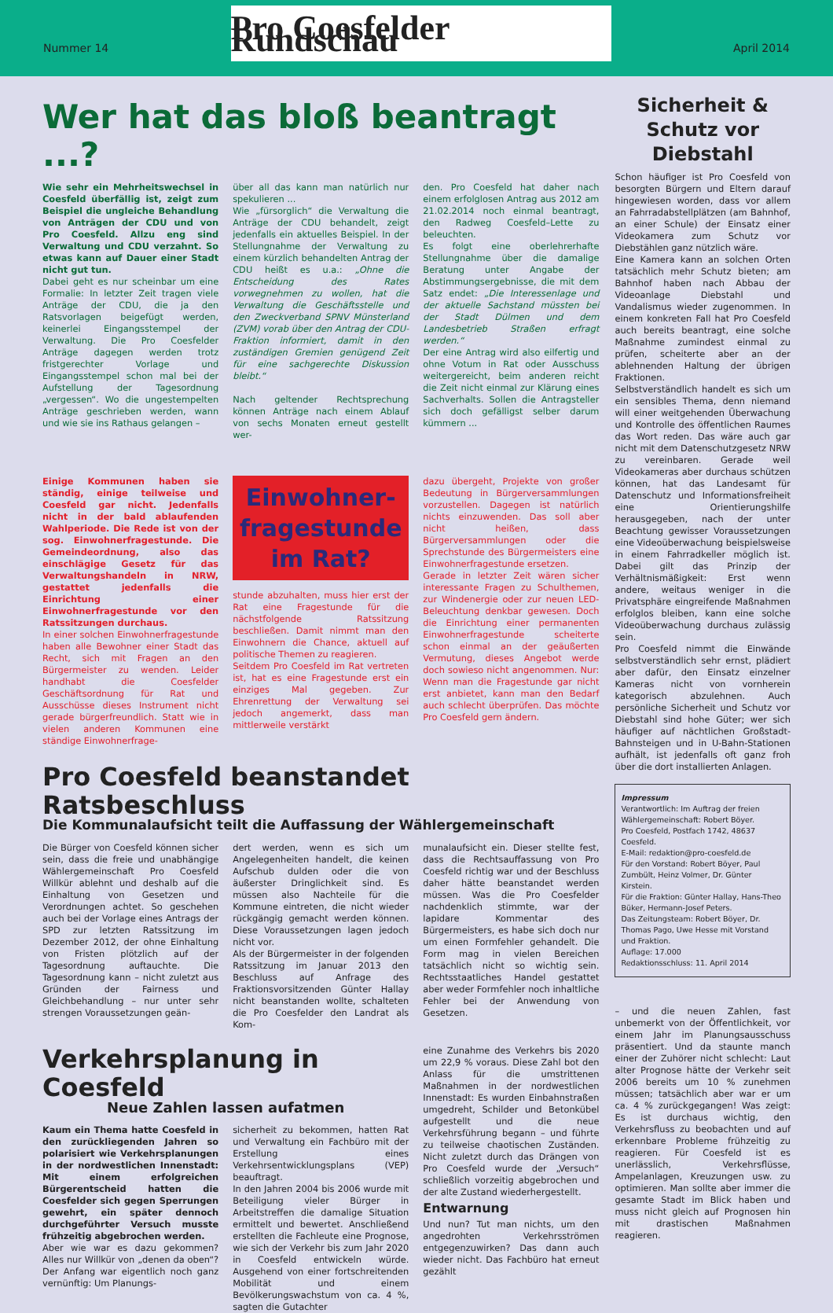Nummer 14
Pro Coesfelder Rundschau
April 2014
Wer hat das bloß beantragt ...?
Wie sehr ein Mehrheitswechsel in Coesfeld überfällig ist, zeigt zum Beispiel die ungleiche Behandlung von Anträgen der CDU und von Pro Coesfeld. Allzu eng sind Verwaltung und CDU verzahnt. So etwas kann auf Dauer einer Stadt nicht gut tun.
Dabei geht es nur scheinbar um eine Formalie: In letzter Zeit tragen viele Anträge der CDU, die ja den Ratsvorlagen beigefügt werden, keinerlei Eingangsstempel der Verwaltung. Die Pro Coesfelder Anträge dagegen werden trotz fristgerechter Vorlage und Eingangsstempel schon mal bei der Aufstellung der Tagesordnung „vergessen“. Wo die ungestempelten Anträge geschrieben werden, wann und wie sie ins Rathaus gelangen –
über all das kann man natürlich nur spekulieren ...
Wie „fürsorglich“ die Verwaltung die Anträge der CDU behandelt, zeigt jedenfalls ein aktuelles Beispiel. In der Stellungnahme der Verwaltung zu einem kürzlich behandelten Antrag der CDU heißt es u.a.: „Ohne die Entscheidung des Rates vorwegnehmen zu wollen, hat die Verwaltung die Geschäftsstelle und den Zweckverband SPNV Münsterland (ZVM) vorab über den Antrag der CDU-Fraktion informiert, damit in den zuständigen Gremien genügend Zeit für eine sachgerechte Diskussion bleibt.“
Nach geltender Rechtsprechung können Anträge nach einem Ablauf von sechs Monaten erneut gestellt wer-
den. Pro Coesfeld hat daher nach einem erfolglosen Antrag aus 2012 am 21.02.2014 noch einmal beantragt, den Radweg Coesfeld–Lette zu beleuchten.
Es folgt eine oberlehrerhafte Stellungnahme über die damalige Beratung unter Angabe der Abstimmungsergebnisse, die mit dem Satz endet: „Die Interessenlage und der aktuelle Sachstand müssten bei der Stadt Dülmen und dem Landesbetrieb Straßen erfragt werden.“
Der eine Antrag wird also eilfertig und ohne Votum in Rat oder Ausschuss weitergereicht, beim anderen reicht die Zeit nicht einmal zur Klärung eines Sachverhalts. Sollen die Antragsteller sich doch gefälligst selber darum kümmern ...
Einige Kommunen haben sie ständig, einige teilweise und Coesfeld gar nicht. Jedenfalls nicht in der bald ablaufenden Wahlperiode. Die Rede ist von der sog. Einwohnerfragestunde. Die Gemeindeordnung, also das einschlägige Gesetz für das Verwaltungshandeln in NRW, gestattet jedenfalls die Einrichtung einer Einwohnerfragestunde vor den Ratssitzungen durchaus.
In einer solchen Einwohnerfragestunde haben alle Bewohner einer Stadt das Recht, sich mit Fragen an den Bürgermeister zu wenden. Leider handhabt die Coesfelder Geschäftsordnung für Rat und Ausschüsse dieses Instrument nicht gerade bürgerfreundlich. Statt wie in vielen anderen Kommunen eine ständige Einwohnerfrage-
Einwohner-
fragestunde
im Rat?
stunde abzuhalten, muss hier erst der Rat eine Fragestunde für die nächstfolgende Ratssitzung beschließen. Damit nimmt man den Einwohnern die Chance, aktuell auf politische Themen zu reagieren.
Seitdem Pro Coesfeld im Rat vertreten ist, hat es eine Fragestunde erst ein einziges Mal gegeben. Zur Ehrenrettung der Verwaltung sei jedoch angemerkt, dass man mittlerweile verstärkt
dazu übergeht, Projekte von großer Bedeutung in Bürgerversammlungen vorzustellen. Dagegen ist natürlich nichts einzuwenden. Das soll aber nicht heißen, dass Bürgerversammlungen oder die Sprechstunde des Bürgermeisters eine Einwohnerfragestunde ersetzen.
Gerade in letzter Zeit wären sicher interessante Fragen zu Schulthemen, zur Windenergie oder zur neuen LED-Beleuchtung denkbar gewesen. Doch die Einrichtung einer permanenten Einwohnerfragestunde scheiterte schon einmal an der geäußerten Vermutung, dieses Angebot werde doch sowieso nicht angenommen. Nur: Wenn man die Fragestunde gar nicht erst anbietet, kann man den Bedarf auch schlecht überprüfen. Das möchte Pro Coesfeld gern ändern.
Pro Coesfeld beanstandet Ratsbeschluss
Die Kommunalaufsicht teilt die Auffassung der Wählergemeinschaft
Die Bürger von Coesfeld können sicher sein, dass die freie und unabhängige Wählergemeinschaft Pro Coesfeld Willkür ablehnt und deshalb auf die Einhaltung von Gesetzen und Verordnungen achtet. So geschehen auch bei der Vorlage eines Antrags der SPD zur letzten Ratssitzung im Dezember 2012, der ohne Einhaltung von Fristen plötzlich auf der Tagesordnung auftauchte. Die Tagesordnung kann – nicht zuletzt aus Gründen der Fairness und Gleichbehandlung – nur unter sehr strengen Voraussetzungen geän-
dert werden, wenn es sich um Angelegenheiten handelt, die keinen Aufschub dulden oder die von äußerster Dringlichkeit sind. Es müssen also Nachteile für die Kommune eintreten, die nicht wieder rückgängig gemacht werden können. Diese Voraussetzungen lagen jedoch nicht vor.
Als der Bürgermeister in der folgenden Ratssitzung im Januar 2013 den Beschluss auf Anfrage des Fraktionsvorsitzenden Günter Hallay nicht beanstanden wollte, schalteten die Pro Coesfelder den Landrat als Kom-
munalaufsicht ein. Dieser stellte fest, dass die Rechtsauffassung von Pro Coesfeld richtig war und der Beschluss daher hätte beanstandet werden müssen. Was die Pro Coesfelder nachdenklich stimmte, war der lapidare Kommentar des Bürgermeisters, es habe sich doch nur um einen Formfehler gehandelt. Die Form mag in vielen Bereichen tatsächlich nicht so wichtig sein. Rechtsstaatliches Handel gestattet aber weder Formfehler noch inhaltliche Fehler bei der Anwendung von Gesetzen.
Verkehrsplanung in Coesfeld
Neue Zahlen lassen aufatmen
Kaum ein Thema hatte Coesfeld in den zurückliegenden Jahren so polarisiert wie Verkehrsplanungen in der nordwestlichen Innenstadt: Mit einem erfolgreichen Bürgerentscheid hatten die Coesfelder sich gegen Sperrungen gewehrt, ein später dennoch durchgeführter Versuch musste frühzeitig abgebrochen werden.
Aber wie war es dazu gekommen? Alles nur Willkür von „denen da oben“? Der Anfang war eigentlich noch ganz vernünftig: Um Planungs-
sicherheit zu bekommen, hatten Rat und Verwaltung ein Fachbüro mit der Erstellung eines Verkehrsentwicklungsplans (VEP) beauftragt.
In den Jahren 2004 bis 2006 wurde mit Beteiligung vieler Bürger in Arbeitstreffen die damalige Situation ermittelt und bewertet. Anschließend erstellten die Fachleute eine Prognose, wie sich der Verkehr bis zum Jahr 2020 in Coesfeld entwickeln würde. Ausgehend von einer fortschreitenden Mobilität und einem Bevölkerungswachstum von ca. 4 %, sagten die Gutachter
eine Zunahme des Verkehrs bis 2020 um 22,9 % voraus. Diese Zahl bot den Anlass für die umstrittenen Maßnahmen in der nordwestlichen Innenstadt: Es wurden Einbahnstraßen umgedreht, Schilder und Betonkübel aufgestellt und die neue Verkehrsführung begann – und führte zu teilweise chaotischen Zuständen. Nicht zuletzt durch das Drängen von Pro Coesfeld wurde der „Versuch“ schließlich vorzeitig abgebrochen und der alte Zustand wiederhergestellt.
Entwarnung
Und nun? Tut man nichts, um den angedrohten Verkehrsströmen entgegenzuwirken? Das dann auch wieder nicht. Das Fachbüro hat erneut gezählt
Sicherheit & Schutz vor Diebstahl
Schon häufiger ist Pro Coesfeld von besorgten Bürgern und Eltern darauf hingewiesen worden, dass vor allem an Fahrradabstellplätzen (am Bahnhof, an einer Schule) der Einsatz einer Videokamera zum Schutz vor Diebstählen ganz nützlich wäre.
Eine Kamera kann an solchen Orten tatsächlich mehr Schutz bieten; am Bahnhof haben nach Abbau der Videoanlage Diebstahl und Vandalismus wieder zugenommen. In einem konkreten Fall hat Pro Coesfeld auch bereits beantragt, eine solche Maßnahme zumindest einmal zu prüfen, scheiterte aber an der ablehnenden Haltung der übrigen Fraktionen.
Selbstverständlich handelt es sich um ein sensibles Thema, denn niemand will einer weitgehenden Überwachung und Kontrolle des öffentlichen Raumes das Wort reden. Das wäre auch gar nicht mit dem Datenschutzgesetz NRW zu vereinbaren. Gerade weil Videokameras aber durchaus schützen können, hat das Landesamt für Datenschutz und Informationsfreiheit eine Orientierungshilfe herausgegeben, nach der unter Beachtung gewisser Voraussetzungen eine Videoüberwachung beispielsweise in einem Fahrradkeller möglich ist. Dabei gilt das Prinzip der Verhältnismäßigkeit: Erst wenn andere, weitaus weniger in die Privatsphäre eingreifende Maßnahmen erfolglos bleiben, kann eine solche Videoüberwachung durchaus zulässig sein.
Pro Coesfeld nimmt die Einwände selbstverständlich sehr ernst, plädiert aber dafür, den Einsatz einzelner Kameras nicht von vornherein kategorisch abzulehnen. Auch persönliche Sicherheit und Schutz vor Diebstahl sind hohe Güter; wer sich häufiger auf nächtlichen Großstadt-Bahnsteigen und in U-Bahn-Stationen aufhält, ist jedenfalls oft ganz froh über die dort installierten Anlagen.
Impressum
Verantwortlich: Im Auftrag der freien Wählergemeinschaft: Robert Böyer.
Pro Coesfeld, Postfach 1742, 48637 Coesfeld.
E-Mail: redaktion@pro-coesfeld.de
Für den Vorstand: Robert Böyer, Paul Zumbült, Heinz Volmer, Dr. Günter Kirstein.
Für die Fraktion: Günter Hallay, Hans-Theo Büker, Hermann-Josef Peters.
Das Zeitungsteam: Robert Böyer, Dr. Thomas Pago, Uwe Hesse mit Vorstand und Fraktion.
Auflage: 17.000
Redaktionsschluss: 11. April 2014
– und die neuen Zahlen, fast unbemerkt von der Öffentlichkeit, vor einem Jahr im Planungsausschuss präsentiert. Und da staunte manch einer der Zuhörer nicht schlecht: Laut alter Prognose hätte der Verkehr seit 2006 bereits um 10 % zunehmen müssen; tatsächlich aber war er um ca. 4 % zurückgegangen! Was zeigt: Es ist durchaus wichtig, den Verkehrsfluss zu beobachten und auf erkennbare Probleme frühzeitig zu reagieren. Für Coesfeld ist es unerlässlich, Verkehrsflüsse, Ampelanlagen, Kreuzungen usw. zu optimieren. Man sollte aber immer die gesamte Stadt im Blick haben und muss nicht gleich auf Prognosen hin mit drastischen Maßnahmen reagieren.